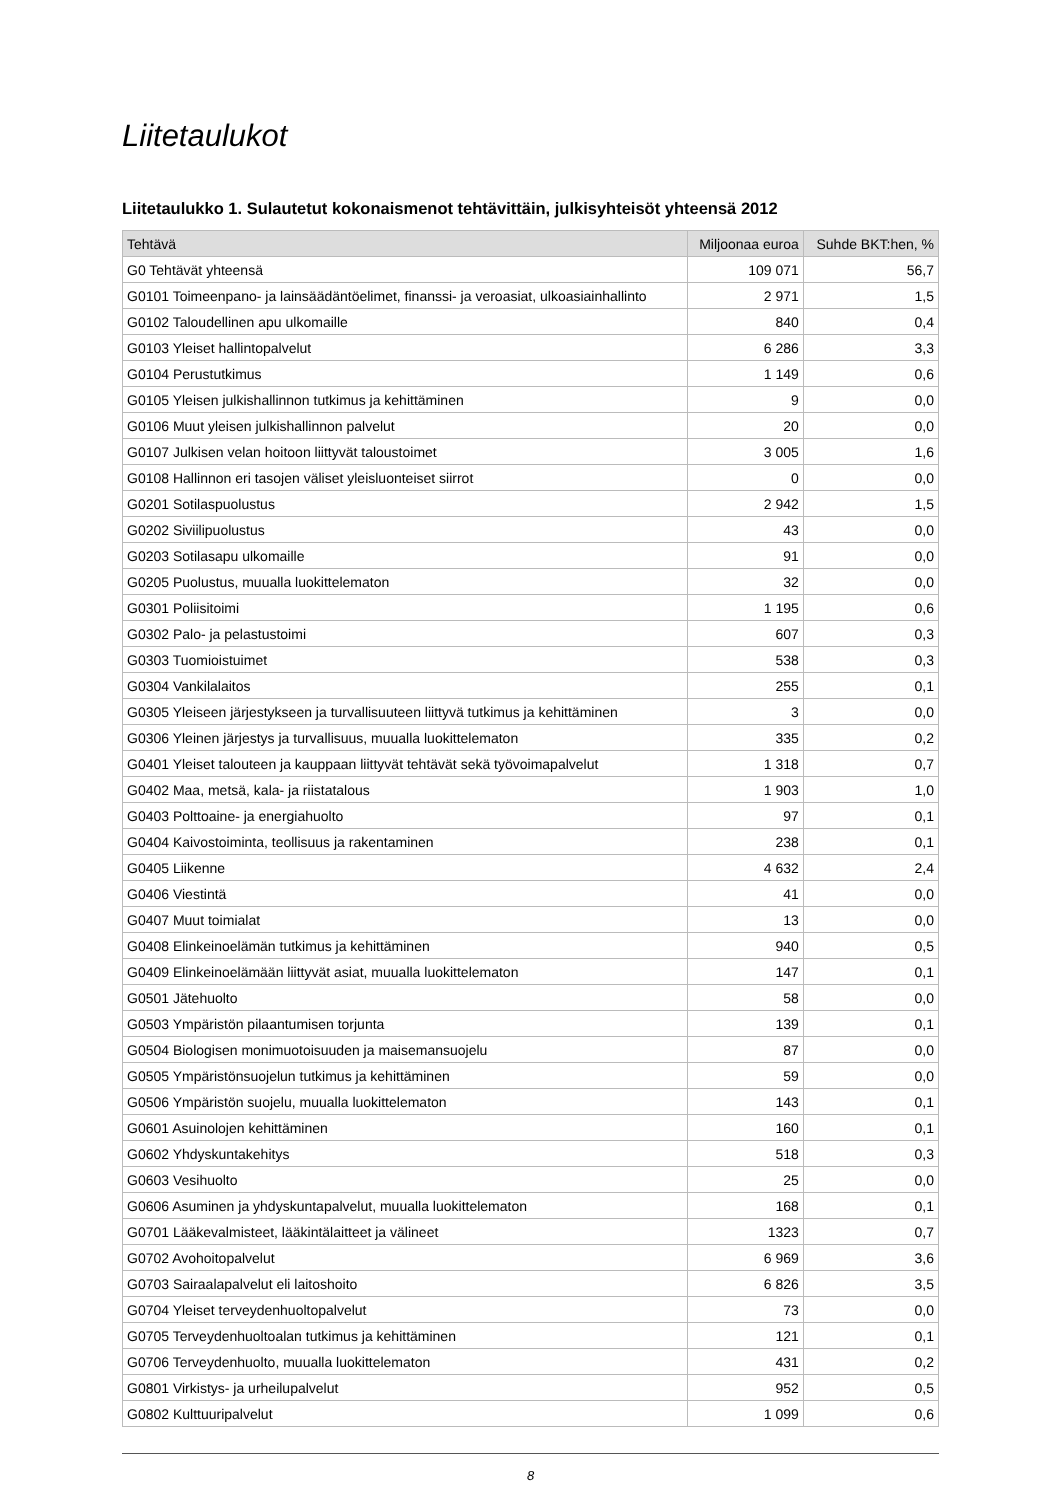Liitetaulukot
Liitetaulukko 1. Sulautetut kokonaismenot tehtävittäin, julkisyhteisöt yhteensä 2012
| Tehtävä | Miljoonaa euroa | Suhde BKT:hen, % |
| --- | --- | --- |
| G0 Tehtävät yhteensä | 109 071 | 56,7 |
| G0101 Toimeenpano- ja lainsäädäntöelimet, finanssi- ja veroasiat, ulkoasiainhallinto | 2 971 | 1,5 |
| G0102 Taloudellinen apu ulkomaille | 840 | 0,4 |
| G0103 Yleiset hallintopalvelut | 6 286 | 3,3 |
| G0104 Perustutkimus | 1 149 | 0,6 |
| G0105 Yleisen julkishallinnon tutkimus ja kehittäminen | 9 | 0,0 |
| G0106 Muut yleisen julkishallinnon palvelut | 20 | 0,0 |
| G0107 Julkisen velan hoitoon liittyvät taloustoimet | 3 005 | 1,6 |
| G0108 Hallinnon eri tasojen väliset yleisluonteiset siirrot | 0 | 0,0 |
| G0201 Sotilaspuolustus | 2 942 | 1,5 |
| G0202 Siviilipuolustus | 43 | 0,0 |
| G0203 Sotilasapu ulkomaille | 91 | 0,0 |
| G0205 Puolustus, muualla luokittelematon | 32 | 0,0 |
| G0301 Poliisitoimi | 1 195 | 0,6 |
| G0302 Palo- ja pelastustoimi | 607 | 0,3 |
| G0303 Tuomioistuimet | 538 | 0,3 |
| G0304 Vankilalaitos | 255 | 0,1 |
| G0305 Yleiseen järjestykseen ja turvallisuuteen liittyvä tutkimus ja kehittäminen | 3 | 0,0 |
| G0306 Yleinen järjestys ja turvallisuus, muualla luokittelematon | 335 | 0,2 |
| G0401 Yleiset talouteen ja kauppaan liittyvät tehtävät sekä työvoimapalvelut | 1 318 | 0,7 |
| G0402 Maa, metsä, kala- ja riistatalous | 1 903 | 1,0 |
| G0403 Polttoaine- ja energiahuolto | 97 | 0,1 |
| G0404 Kaivostoiminta, teollisuus ja rakentaminen | 238 | 0,1 |
| G0405 Liikenne | 4 632 | 2,4 |
| G0406 Viestintä | 41 | 0,0 |
| G0407 Muut toimialat | 13 | 0,0 |
| G0408 Elinkeinoelämän tutkimus ja kehittäminen | 940 | 0,5 |
| G0409 Elinkeinoelämään liittyvät asiat, muualla luokittelematon | 147 | 0,1 |
| G0501 Jätehuolto | 58 | 0,0 |
| G0503 Ympäristön pilaantumisen torjunta | 139 | 0,1 |
| G0504 Biologisen monimuotoisuuden ja maisemansuojelu | 87 | 0,0 |
| G0505 Ympäristönsuojelun tutkimus ja kehittäminen | 59 | 0,0 |
| G0506 Ympäristön suojelu, muualla luokittelematon | 143 | 0,1 |
| G0601 Asuinolojen kehittäminen | 160 | 0,1 |
| G0602 Yhdyskuntakehitys | 518 | 0,3 |
| G0603 Vesihuolto | 25 | 0,0 |
| G0606 Asuminen ja yhdyskuntapalvelut, muualla luokittelematon | 168 | 0,1 |
| G0701 Lääkevalmisteet, lääkintälaitteet ja välineet | 1323 | 0,7 |
| G0702 Avohoitopalvelut | 6 969 | 3,6 |
| G0703 Sairaalapalvelut eli laitoshoito | 6 826 | 3,5 |
| G0704 Yleiset terveydenhuoltopalvelut | 73 | 0,0 |
| G0705 Terveydenhuoltoalan tutkimus ja kehittäminen | 121 | 0,1 |
| G0706 Terveydenhuolto, muualla luokittelematon | 431 | 0,2 |
| G0801 Virkistys- ja urheilupalvelut | 952 | 0,5 |
| G0802 Kulttuuripalvelut | 1 099 | 0,6 |
8